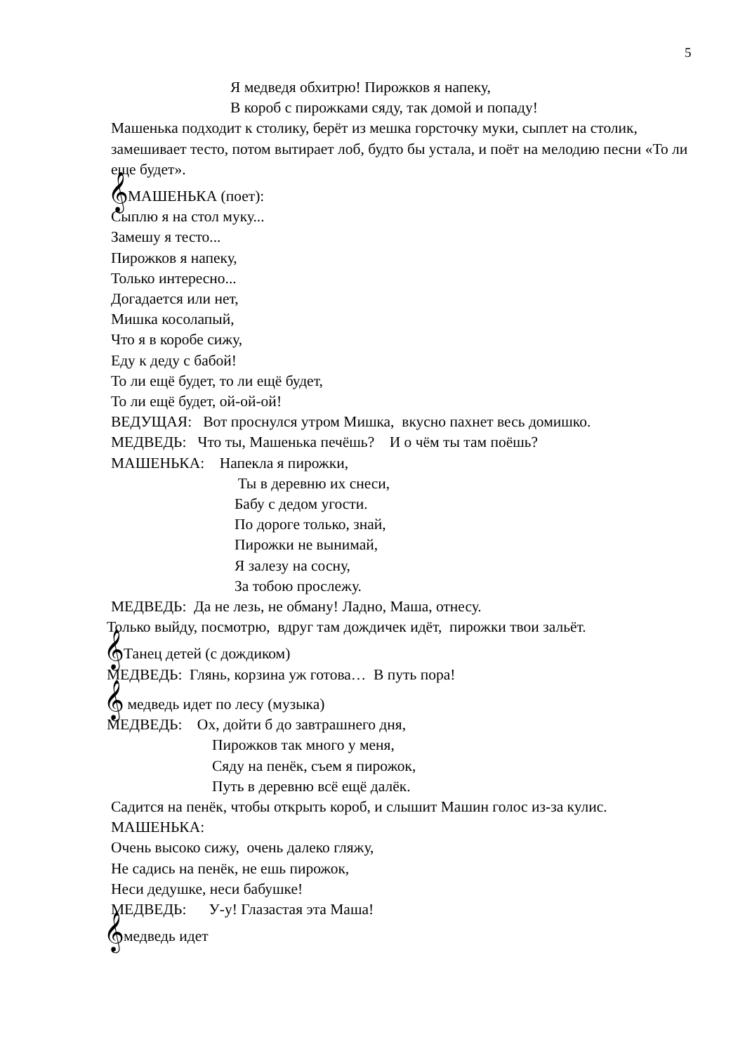5
Я медведя обхитрю! Пирожков я напеку,
В короб с пирожками сяду, так домой и попаду!
Машенька подходит к столику, берёт из мешка горсточку муки, сыплет на столик, замешивает тесто, потом вытирает лоб, будто бы устала, и поёт на мелодию песни «То ли еще будет».
𝄞МАШЕНЬКА (поет):
Сыплю я на стол муку...
Замешу я тесто...
Пирожков я напеку,
Только интересно...
Догадается или нет,
Мишка косолапый,
Что я в коробе сижу,
Еду к деду с бабой!
То ли ещё будет, то ли ещё будет,
То ли ещё будет, ой-ой-ой!
ВЕДУЩАЯ: Вот проснулся утром Мишка, вкусно пахнет весь домишко.
МЕДВЕДЬ: Что ты, Машенька печёшь? И о чём ты там поёшь?
МАШЕНЬКА: Напекла я пирожки,
Ты в деревню их снеси,
Бабу с дедом угости.
По дороге только, знай,
Пирожки не вынимай,
Я залезу на сосну,
За тобою прослежу.
МЕДВЕДЬ: Да не лезь, не обману! Ладно, Маша, отнесу.
Только выйду, посмотрю, вдруг там дождичек идёт, пирожки твои зальёт.
𝄞Танец детей (с дождиком)
МЕДВЕДЬ: Глянь, корзина уж готова… В путь пора!
𝄞 медведь идет по лесу (музыка)
МЕДВЕДЬ: Ох, дойти б до завтрашнего дня,
Пирожков так много у меня,
Сяду на пенёк, съем я пирожок,
Путь в деревню всё ещё далёк.
Садится на пенёк, чтобы открыть короб, и слышит Машин голос из-за кулис.
МАШЕНЬКА:
Очень высоко сижу, очень далеко гляжу,
Не садись на пенёк, не ешь пирожок,
Неси дедушке, неси бабушке!
МЕДВЕДЬ: У-у! Глазастая эта Маша!
𝄞медведь идет